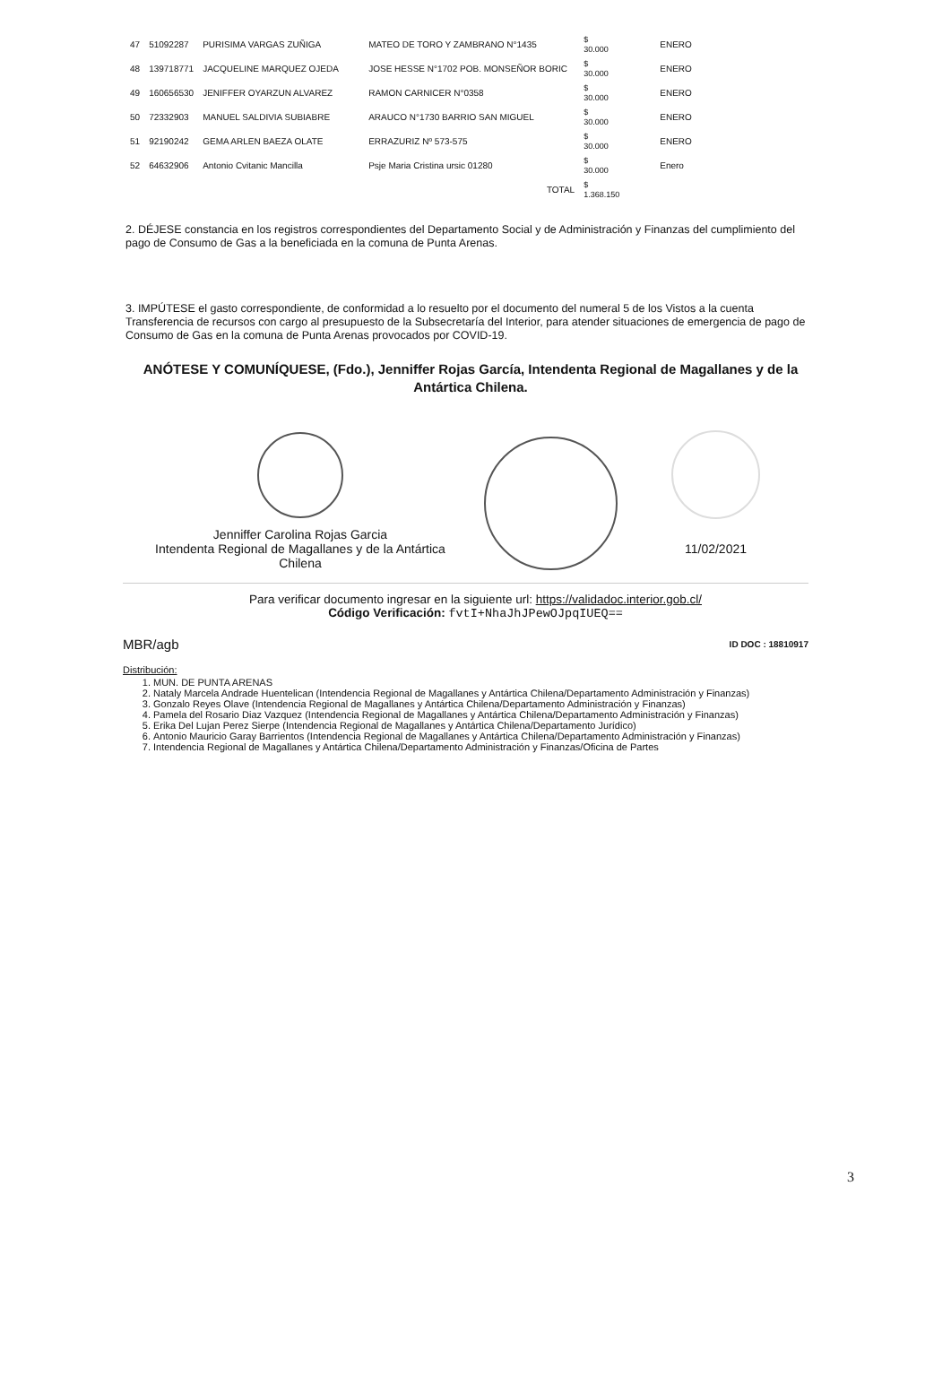| 47 | 51092287 | PURISIMA VARGAS ZUÑIGA | MATEO DE TORO Y ZAMBRANO N°1435 | $ 30.000 | ENERO |
| 48 | 139718771 | JACQUELINE MARQUEZ OJEDA | JOSE HESSE N°1702 POB. MONSEÑOR BORIC | $ 30.000 | ENERO |
| 49 | 160656530 | JENIFFER OYARZUN ALVAREZ | RAMON CARNICER N°0358 | $ 30.000 | ENERO |
| 50 | 72332903 | MANUEL SALDIVIA SUBIABRE | ARAUCO N°1730 BARRIO SAN MIGUEL | $ 30.000 | ENERO |
| 51 | 92190242 | GEMA ARLEN BAEZA OLATE | ERRAZURIZ Nº 573-575 | $ 30.000 | ENERO |
| 52 | 64632906 | Antonio Cvitanic Mancilla | Psje Maria Cristina ursic 01280 | $ 30.000 | Enero |
| | | | TOTAL | $ 1.368.150 | |
2. DÉJESE constancia en los registros correspondientes del Departamento Social y de Administración y Finanzas del cumplimiento del pago de Consumo de Gas a la beneficiada en la comuna de Punta Arenas.
3. IMPÚTESE el gasto correspondiente, de conformidad a lo resuelto por el documento del numeral 5 de los Vistos a la cuenta Transferencia de recursos con cargo al presupuesto de la Subsecretaría del Interior, para atender situaciones de emergencia de pago de Consumo de Gas en la comuna de Punta Arenas provocados por COVID-19.
ANÓTESE Y COMUNÍQUESE, (Fdo.), Jenniffer Rojas García, Intendenta Regional de Magallanes y de la Antártica Chilena.
Jenniffer Carolina Rojas Garcia
Intendenta Regional de Magallanes y de la Antártica Chilena
11/02/2021
Para verificar documento ingresar en la siguiente url: https://validadoc.interior.gob.cl/
Código Verificación: fvtI+NhaJhJPewOJpqIUEQ==
MBR/agb ID DOC : 18810917
Distribución:
1. MUN. DE PUNTA ARENAS
2. Nataly Marcela Andrade Huentelican (Intendencia Regional de Magallanes y Antártica Chilena/Departamento Administración y Finanzas)
3. Gonzalo Reyes Olave (Intendencia Regional de Magallanes y Antártica Chilena/Departamento Administración y Finanzas)
4. Pamela del Rosario Diaz Vazquez (Intendencia Regional de Magallanes y Antártica Chilena/Departamento Administración y Finanzas)
5. Erika Del Lujan Perez Sierpe (Intendencia Regional de Magallanes y Antártica Chilena/Departamento Jurídico)
6. Antonio Mauricio Garay Barrientos (Intendencia Regional de Magallanes y Antártica Chilena/Departamento Administración y Finanzas)
7. Intendencia Regional de Magallanes y Antártica Chilena/Departamento Administración y Finanzas/Oficina de Partes
3